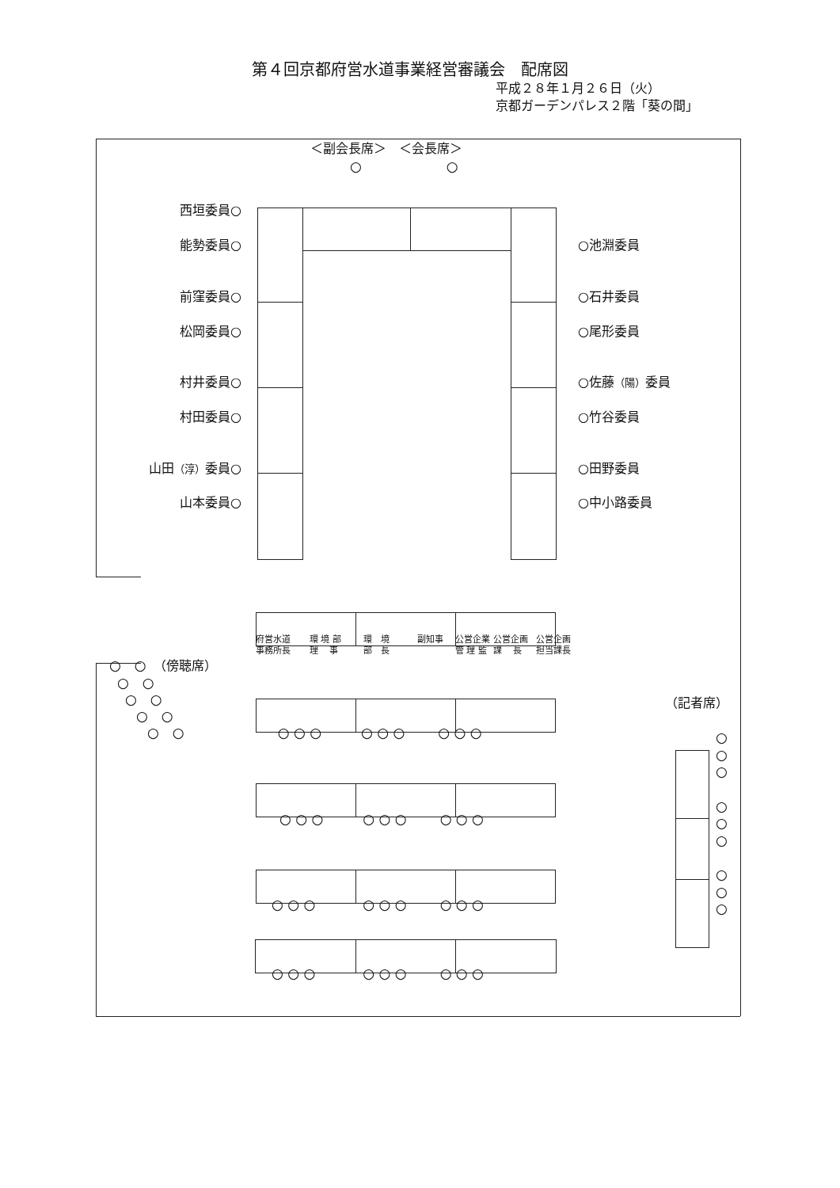第４回京都府営水道事業経営審議会　配席図
平成２８年１月２６日（火）
京都ガーデンパレス２階「葵の間」
＜副会長席＞　＜会長席＞
○ ○
西垣委員○
能勢委員○ ○池淵委員
前窪委員○ ○石井委員
松岡委員○ ○尾形委員
村井委員○ ○佐藤（陽）委員
村田委員○ ○竹谷委員
山田（淳）委員○ ○田野委員
山本委員○ ○中小路委員
府営水道
事務所長
環 境 部
理　 事
環　境
部　長
副知事
公営企業
管 理 監
公営企画
課　 長
公営企画
担当課長
○　○　（傍聴席）
○　○
○　○
○　○
○　○ ○ ○ ○ ○ ○ ○ ○ ○ ○
○ ○ ○ ○ ○ ○ ○ ○ ○
○ ○ ○ ○ ○ ○ ○ ○ ○
○ ○ ○ ○ ○ ○ ○ ○ ○
（記者席）
○
○
○
○
○
○
○
○
○